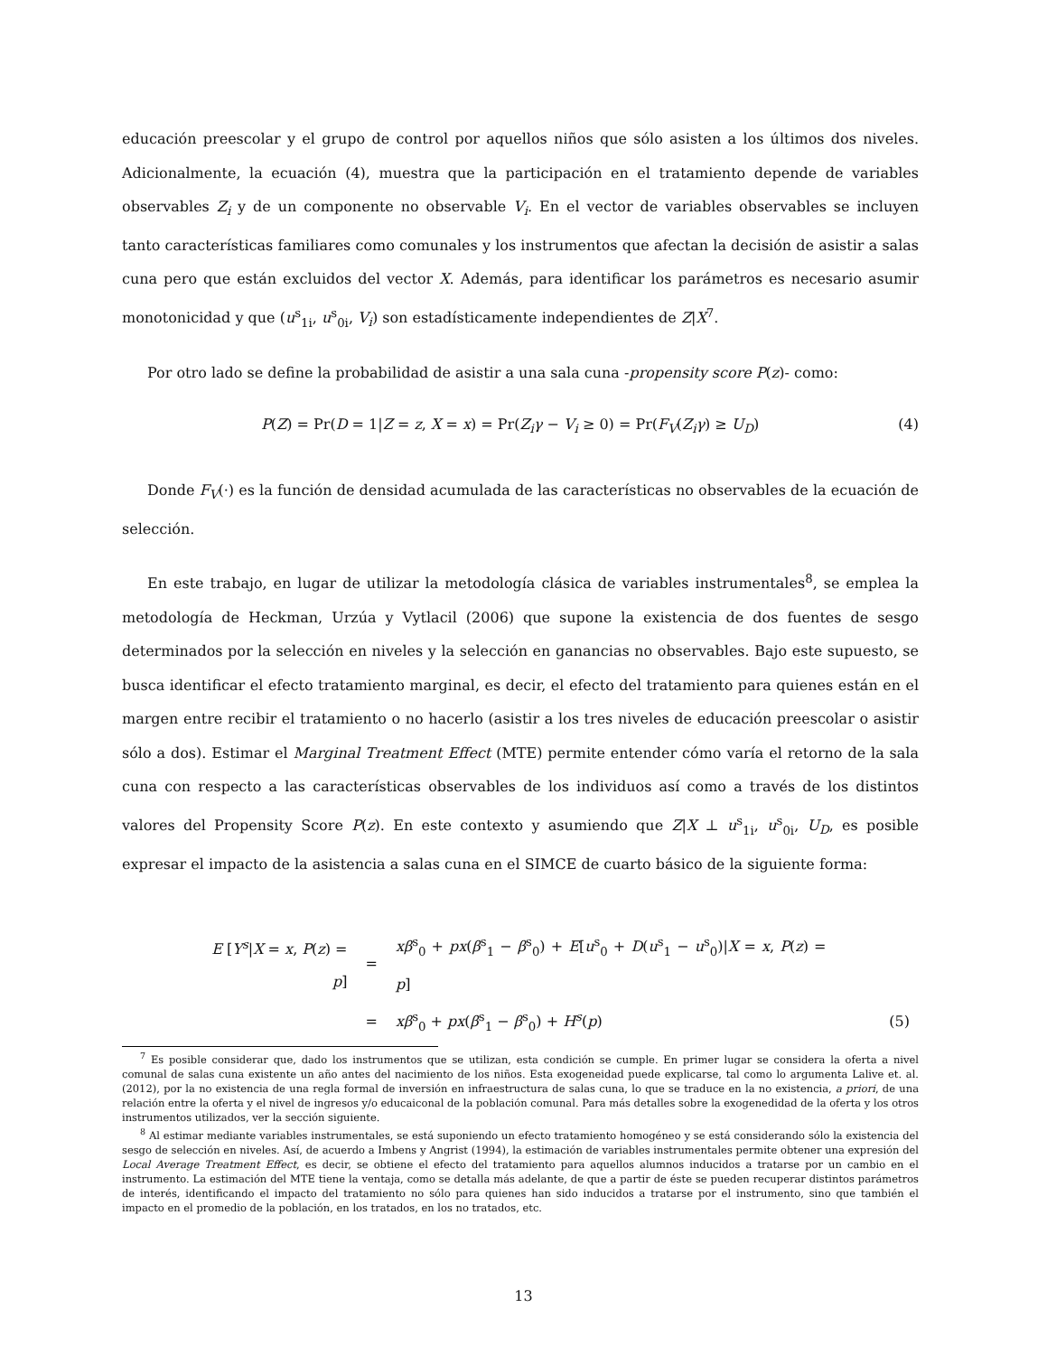educación preescolar y el grupo de control por aquellos niños que sólo asisten a los últimos dos niveles. Adicionalmente, la ecuación (4), muestra que la participación en el tratamiento depende de variables observables Z<sub>i</sub> y de un componente no observable V<sub>i</sub>. En el vector de variables observables se incluyen tanto características familiares como comunales y los instrumentos que afectan la decisión de asistir a salas cuna pero que están excluidos del vector X. Además, para identificar los parámetros es necesario asumir monotonicidad y que (u<sup>s</sup><sub>1i</sub>, u<sup>s</sup><sub>0i</sub>, V<sub>i</sub>) son estadísticamente independientes de Z|X<sup>7</sup>.
Por otro lado se define la probabilidad de asistir a una sala cuna -propensity score P(z)- como:
P(Z) = Pr(D = 1|Z = z, X = x) = Pr(Z<sub>i</sub>γ − V<sub>i</sub> ≥ 0) = Pr(F<sub>V</sub>(Z<sub>i</sub>γ) ≥ U<sub>D</sub>) (4)
Donde F<sub>V</sub>(·) es la función de densidad acumulada de las características no observables de la ecuación de selección.
En este trabajo, en lugar de utilizar la metodología clásica de variables instrumentales<sup>8</sup>, se emplea la metodología de Heckman, Urzúa y Vytlacil (2006) que supone la existencia de dos fuentes de sesgo determinados por la selección en niveles y la selección en ganancias no observables. Bajo este supuesto, se busca identificar el efecto tratamiento marginal, es decir, el efecto del tratamiento para quienes están en el margen entre recibir el tratamiento o no hacerlo (asistir a los tres niveles de educación preescolar o asistir sólo a dos). Estimar el Marginal Treatment Effect (MTE) permite entender cómo varía el retorno de la sala cuna con respecto a las características observables de los individuos así como a través de los distintos valores del Propensity Score P(z). En este contexto y asumiendo que Z|X ⊥ u<sup>s</sup><sub>1i</sub>, u<sup>s</sup><sub>0i</sub>, U<sub>D</sub>, es posible expresar el impacto de la asistencia a salas cuna en el SIMCE de cuarto básico de la siguiente forma:
| E [ Y<sup>s</sup> / X = x , P ( z ) = p ] | = | xβ<sup>s</sup><sub>0</sub> + px ( β<sup>s</sup><sub>1</sub> − β<sup>s</sup><sub>0</sub>) + E [ u<sup>s</sup><sub>0</sub> + D ( u<sup>s</sup><sub>1</sub> − u<sup>s</sup><sub>0</sub>)/ X = x , P ( z ) = p ] | |
| | = | xβ<sup>s</sup><sub>0</sub> + px ( β<sup>s</sup><sub>1</sub> − β<sup>s</sup><sub>0</sub>) + H<sup>s</sup> ( p ) | (5) |
<sup>7</sup> Es posible considerar que, dado los instrumentos que se utilizan, esta condición se cumple. En primer lugar se considera la oferta a nivel comunal de salas cuna existente un año antes del nacimiento de los niños. Esta exogeneidad puede explicarse, tal como lo argumenta Lalive et. al. (2012), por la no existencia de una regla formal de inversión en infraestructura de salas cuna, lo que se traduce en la no existencia, a priori, de una relación entre la oferta y el nivel de ingresos y/o educaiconal de la población comunal. Para más detalles sobre la exogenedidad de la oferta y los otros instrumentos utilizados, ver la sección siguiente.
<sup>8</sup> Al estimar mediante variables instrumentales, se está suponiendo un efecto tratamiento homogéneo y se está considerando sólo la existencia del sesgo de selección en niveles. Así, de acuerdo a Imbens y Angrist (1994), la estimación de variables instrumentales permite obtener una expresión del Local Average Treatment Effect, es decir, se obtiene el efecto del tratamiento para aquellos alumnos inducidos a tratarse por un cambio en el instrumento. La estimación del MTE tiene la ventaja, como se detalla más adelante, de que a partir de éste se pueden recuperar distintos parámetros de interés, identificando el impacto del tratamiento no sólo para quienes han sido inducidos a tratarse por el instrumento, sino que también el impacto en el promedio de la población, en los tratados, en los no tratados, etc.
13